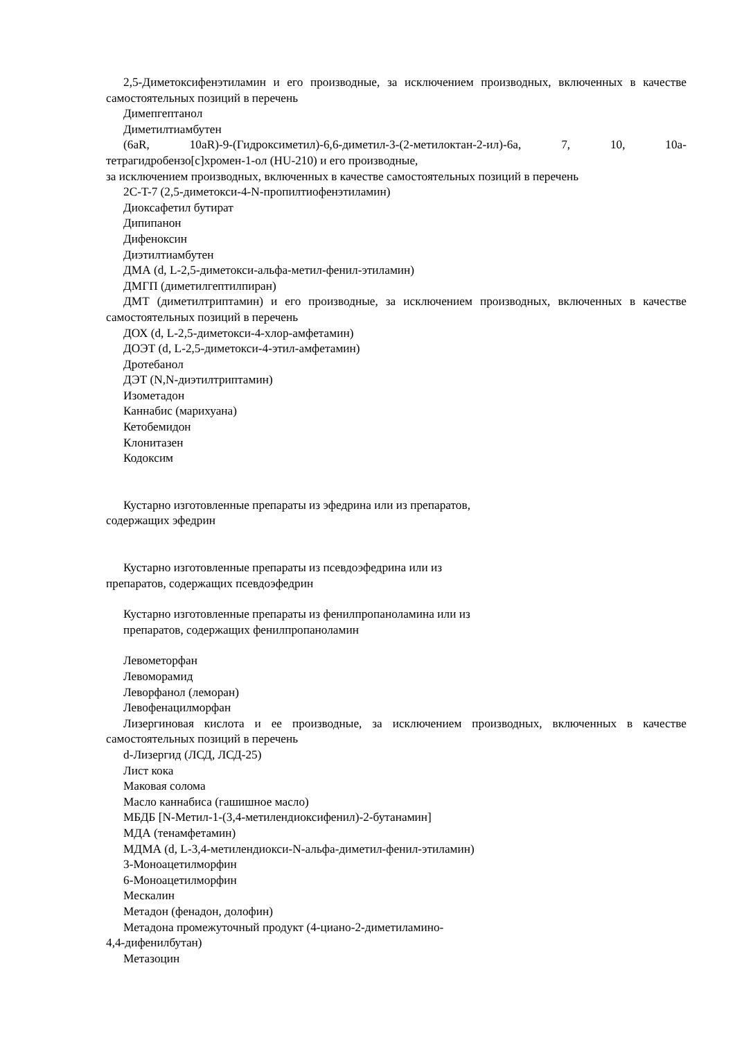2,5-Диметоксифенэтиламин и его производные, за исключением производных, включенных в качестве самостоятельных позиций в перечень
Димепгептанол
Диметилтиамбутен
(6aR, 10aR)-9-(Гидроксиметил)-6,6-диметил-3-(2-метилоктан-2-ил)-6a, 7, 10, 10a-тетрагидробензо[c]хромен-1-ол (HU-210) и его производные,
за исключением производных, включенных в качестве самостоятельных позиций в перечень
2C-T-7 (2,5-диметокси-4-N-пропилтиофенэтиламин)
Диоксафетил бутират
Дипипанон
Дифеноксин
Диэтилтиамбутен
ДМА (d, L-2,5-диметокси-альфа-метил-фенил-этиламин)
ДМГП (диметилгептилпиран)
ДМТ (диметилтриптамин) и его производные, за исключением производных, включенных в качестве самостоятельных позиций в перечень
ДОХ (d, L-2,5-диметокси-4-хлор-амфетамин)
ДОЭТ (d, L-2,5-диметокси-4-этил-амфетамин)
Дротебанол
ДЭТ (N,N-диэтилтриптамин)
Изометадон
Каннабис (марихуана)
Кетобемидон
Клонитазен
Кодоксим
Кустарно изготовленные препараты из эфедрина или из препаратов,
содержащих эфедрин
Кустарно изготовленные препараты из псевдоэфедрина или из
препаратов, содержащих псевдоэфедрин
Кустарно изготовленные препараты из фенилпропаноламина или из
препаратов, содержащих фенилпропаноламин
Левометорфан
Левоморамид
Леворфанол (леморан)
Левофенацилморфан
Лизергиновая кислота и ее производные, за исключением производных, включенных в качестве самостоятельных позиций в перечень
d-Лизергид (ЛСД, ЛСД-25)
Лист кока
Маковая солома
Масло каннабиса (гашишное масло)
МБДБ [N-Метил-1-(3,4-метилендиоксифенил)-2-бутанамин]
МДА (тенамфетамин)
МДМА (d, L-3,4-метилендиокси-N-альфа-диметил-фенил-этиламин)
3-Моноацетилморфин
6-Моноацетилморфин
Мескалин
Метадон (фенадон, долофин)
Метадона промежуточный продукт (4-циано-2-диметиламино-
4,4-дифенилбутан)
Метазоцин